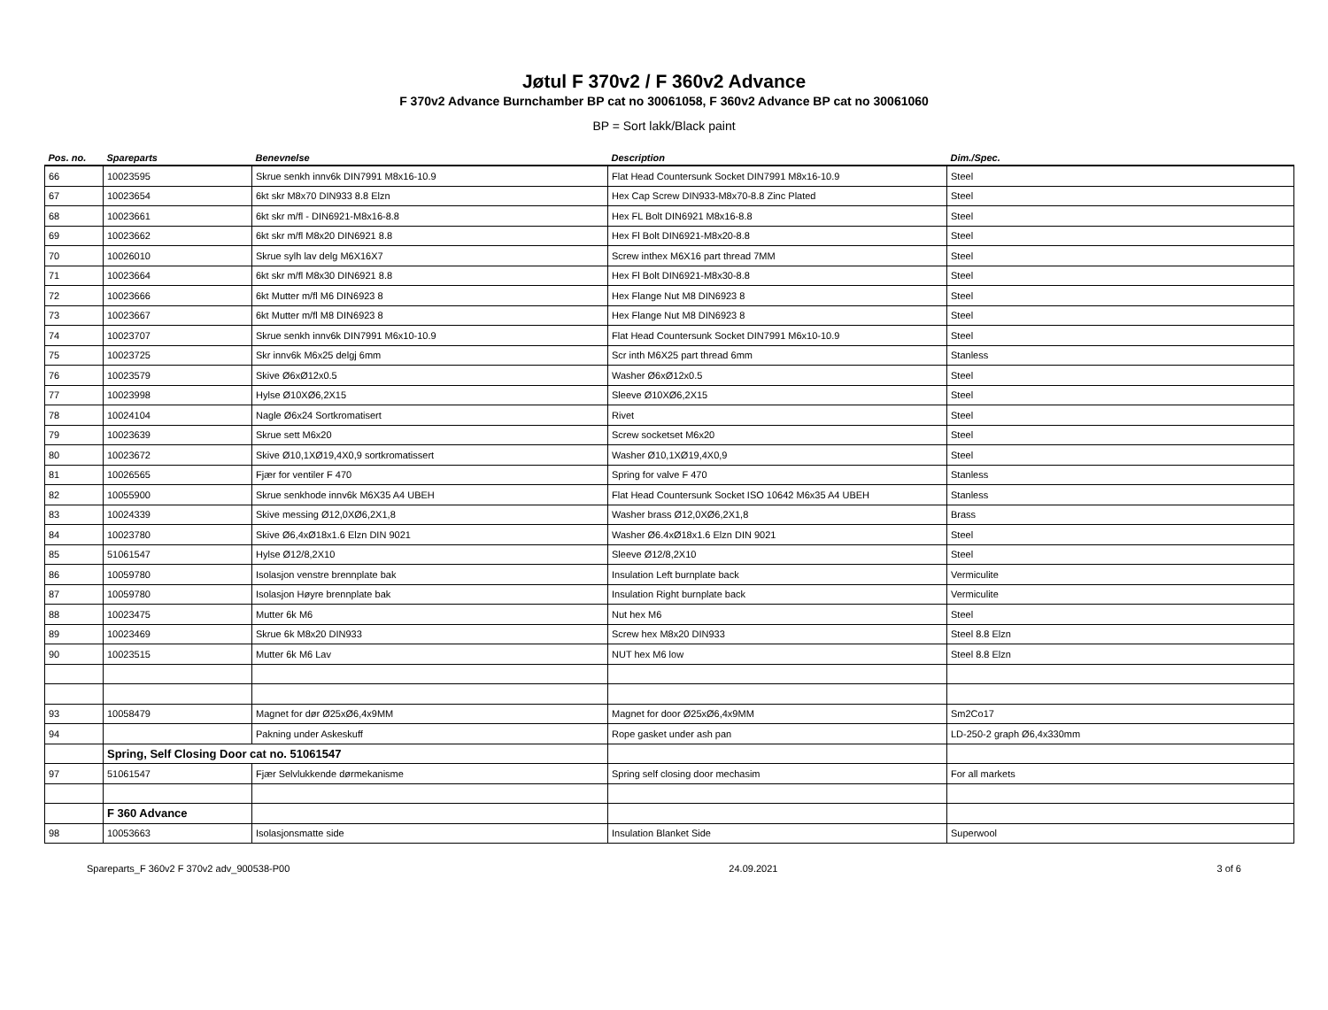Jøtul F 370v2 / F 360v2 Advance
F 370v2 Advance Burnchamber BP cat no 30061058, F 360v2 Advance BP cat no 30061060
BP = Sort lakk/Black paint
| Pos. no. | Spareparts | Benevnelse | Description | Dim./Spec. |
| --- | --- | --- | --- | --- |
| 66 | 10023595 | Skrue senkh innv6k DIN7991 M8x16-10.9 | Flat Head Countersunk Socket DIN7991 M8x16-10.9 | Steel |
| 67 | 10023654 | 6kt skr M8x70 DIN933 8.8 Elzn | Hex Cap Screw DIN933-M8x70-8.8 Zinc Plated | Steel |
| 68 | 10023661 | 6kt skr m/fl - DIN6921-M8x16-8.8 | Hex FL Bolt DIN6921 M8x16-8.8 | Steel |
| 69 | 10023662 | 6kt skr m/fl M8x20 DIN6921 8.8 | Hex Fl Bolt DIN6921-M8x20-8.8 | Steel |
| 70 | 10026010 | Skrue sylh lav delg M6X16X7 | Screw inthex M6X16 part thread 7MM | Steel |
| 71 | 10023664 | 6kt skr m/fl M8x30 DIN6921 8.8 | Hex Fl Bolt DIN6921-M8x30-8.8 | Steel |
| 72 | 10023666 | 6kt Mutter m/fl M6 DIN6923 8 | Hex Flange Nut M8 DIN6923 8 | Steel |
| 73 | 10023667 | 6kt Mutter m/fl M8 DIN6923 8 | Hex Flange Nut M8 DIN6923 8 | Steel |
| 74 | 10023707 | Skrue senkh innv6k DIN7991 M6x10-10.9 | Flat Head Countersunk Socket DIN7991 M6x10-10.9 | Steel |
| 75 | 10023725 | Skr innv6k M6x25 delgj 6mm | Scr inth M6X25 part thread 6mm | Stanless |
| 76 | 10023579 | Skive Ø6xØ12x0.5 | Washer Ø6xØ12x0.5 | Steel |
| 77 | 10023998 | Hylse Ø10XØ6,2X15 | Sleeve Ø10XØ6,2X15 | Steel |
| 78 | 10024104 | Nagle Ø6x24 Sortkromatisert | Rivet | Steel |
| 79 | 10023639 | Skrue sett M6x20 | Screw socketset M6x20 | Steel |
| 80 | 10023672 | Skive Ø10,1XØ19,4X0,9 sortkromatissert | Washer Ø10,1XØ19,4X0,9 | Steel |
| 81 | 10026565 | Fjær for ventiler F 470 | Spring for valve F 470 | Stanless |
| 82 | 10055900 | Skrue senkhode innv6k M6X35 A4 UBEH | Flat Head Countersunk Socket ISO 10642 M6x35 A4 UBEH | Stanless |
| 83 | 10024339 | Skive messing Ø12,0XØ6,2X1,8 | Washer brass Ø12,0XØ6,2X1,8 | Brass |
| 84 | 10023780 | Skive Ø6,4xØ18x1.6 Elzn DIN 9021 | Washer Ø6.4xØ18x1.6 Elzn DIN 9021 | Steel |
| 85 | 51061547 | Hylse Ø12/8,2X10 | Sleeve Ø12/8,2X10 | Steel |
| 86 | 10059780 | Isolasjon venstre brennplate bak | Insulation Left burnplate back | Vermiculite |
| 87 | 10059780 | Isolasjon Høyre brennplate bak | Insulation Right burnplate back | Vermiculite |
| 88 | 10023475 | Mutter 6k M6 | Nut hex M6 | Steel |
| 89 | 10023469 | Skrue 6k M8x20 DIN933 | Screw hex M8x20 DIN933 | Steel 8.8 Elzn |
| 90 | 10023515 | Mutter 6k M6 Lav | NUT hex M6 low | Steel 8.8 Elzn |
| 93 | 10058479 | Magnet for dør Ø25xØ6,4x9MM | Magnet for door Ø25xØ6,4x9MM | Sm2Co17 |
| 94 | | Pakning under Askeskuff | Rope gasket under ash pan | LD-250-2 graph Ø6,4x330mm |
| | Spring, Self Closing Door cat no. 51061547 | | | |
| 97 | 51061547 | Fjær Selvlukkende dørmekanisme | Spring self closing door mechasim | For all markets |
| | F 360 Advance | | | |
| 98 | 10053663 | Isolasjonsmatte side | Insulation Blanket Side | Superwool |
Spareparts_F 360v2 F 370v2 adv_900538-P00 24.09.2021 3 of 6